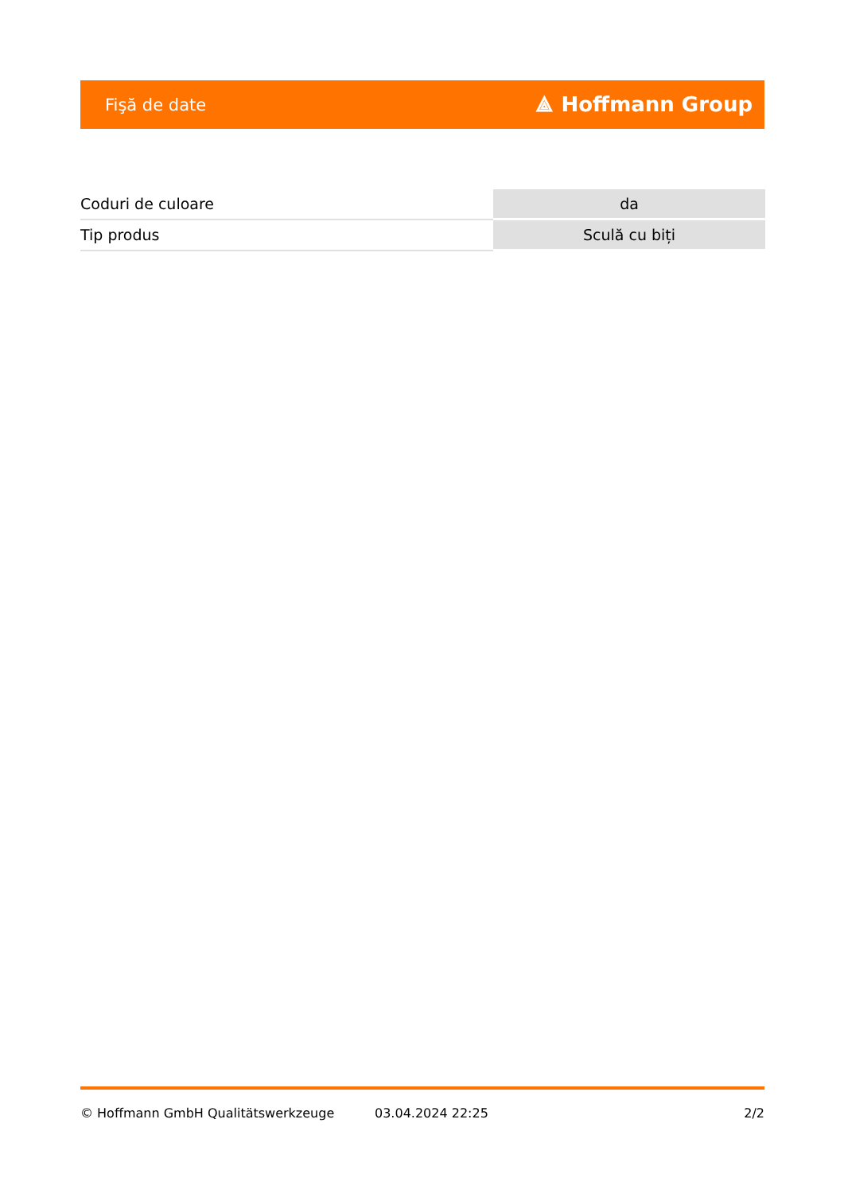Fişă de date ⟁ Hoffmann Group
| Coduri de culoare | da |
| Tip produs | Sculă cu biți |
© Hoffmann GmbH Qualitätswerkzeuge 03.04.2024 22:25 2/2